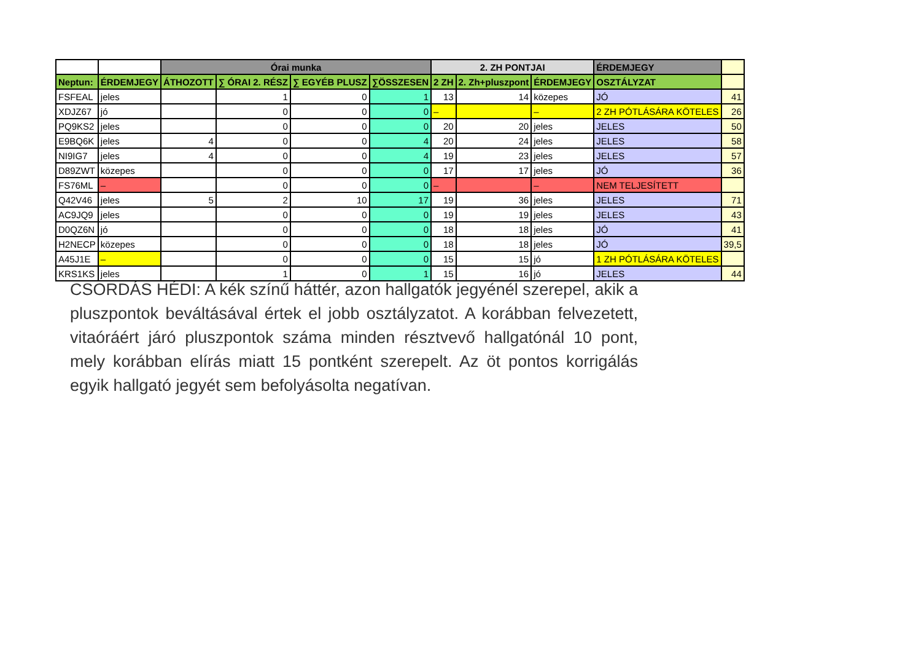| | | Órai munka | | | | 2. ZH PONTJAI | | | ÉRDEMJEGY | |
| --- | --- | --- | --- | --- | --- | --- | --- | --- | --- | --- |
| Neptun: | ÉRDEMJEGY | ÁTHOZOTT | ∑ ÓRAI 2. RÉSZ | ∑ EGYÉB PLUSZ | ∑ÖSSZESEN | 2 ZH | 2. Zh+pluszpont | ÉRDEMJEGY | OSZTÁLYZAT | |
| FSFEAL | jeles | | 1 | 0 | 1 | 13 | 14 | közepes | JÓ | 41 |
| XDJZ67 | jó | | 0 | 0 | 0 | – | | – | 2 ZH PÓTLÁSÁRA KÖTELES | 26 |
| PQ9KS2 | jeles | | 0 | 0 | 0 | 20 | 20 | jeles | JELES | 50 |
| E9BQ6K | jeles | 4 | 0 | 0 | 4 | 20 | 24 | jeles | JELES | 58 |
| NI9IG7 | jeles | 4 | 0 | 0 | 4 | 19 | 23 | jeles | JELES | 57 |
| D89ZWT | közepes | | 0 | 0 | 0 | 17 | 17 | jeles | JÓ | 36 |
| FS76ML | – | | 0 | 0 | 0 | – | | – | NEM TELJESÍTETT | |
| Q42V46 | jeles | 5 | 2 | 10 | 17 | 19 | 36 | jeles | JELES | 71 |
| AC9JQ9 | jeles | | 0 | 0 | 0 | 19 | 19 | jeles | JELES | 43 |
| D0QZ6N | jó | | 0 | 0 | 0 | 18 | 18 | jeles | JÓ | 41 |
| H2NECP | közepes | | 0 | 0 | 0 | 18 | 18 | jeles | JÓ | 39,5 |
| A45J1E | – | | 0 | 0 | 0 | 15 | 15 | jó | 1 ZH PÓTLÁSÁRA KÖTELES | |
| KRS1KS | jeles | | 1 | 0 | 1 | 15 | 16 | jó | JELES | 44 |
CSORDÁS HÉDI: A kék színű háttér, azon hallgatók jegyénél szerepel, akik a pluszpontok beváltásával értek el jobb osztályzatot. A korábban felvezetett, vitaóráért járó pluszpontok száma minden résztvevő hallgatónál 10 pont, mely korábban elírás miatt 15 pontként szerepelt. Az öt pontos korrigálás egyik hallgató jegyét sem befolyásolta negatívan.